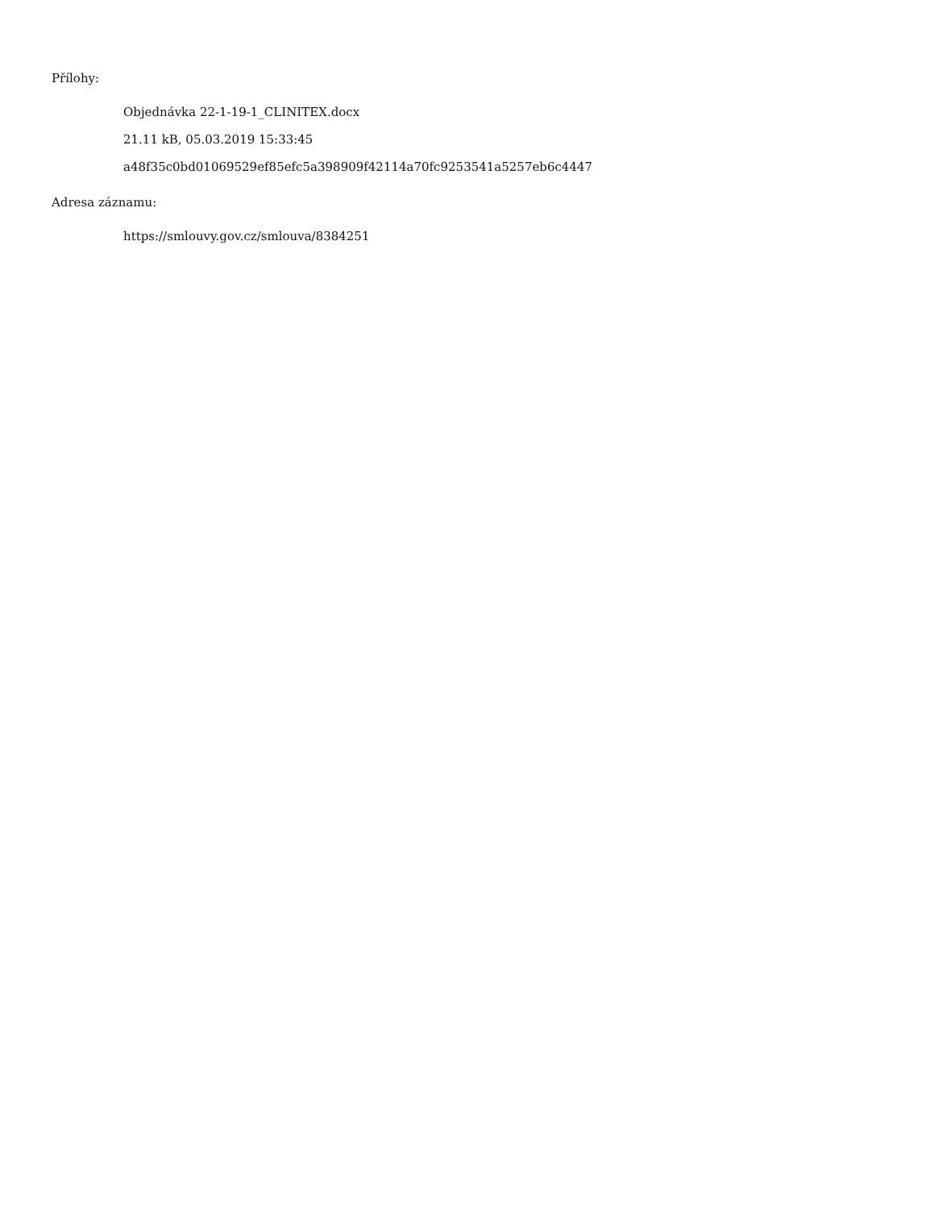Přílohy:
Objednávka 22-1-19-1_CLINITEX.docx
21.11 kB, 05.03.2019 15:33:45
a48f35c0bd01069529ef85efc5a398909f42114a70fc9253541a5257eb6c4447
Adresa záznamu:
https://smlouvy.gov.cz/smlouva/8384251